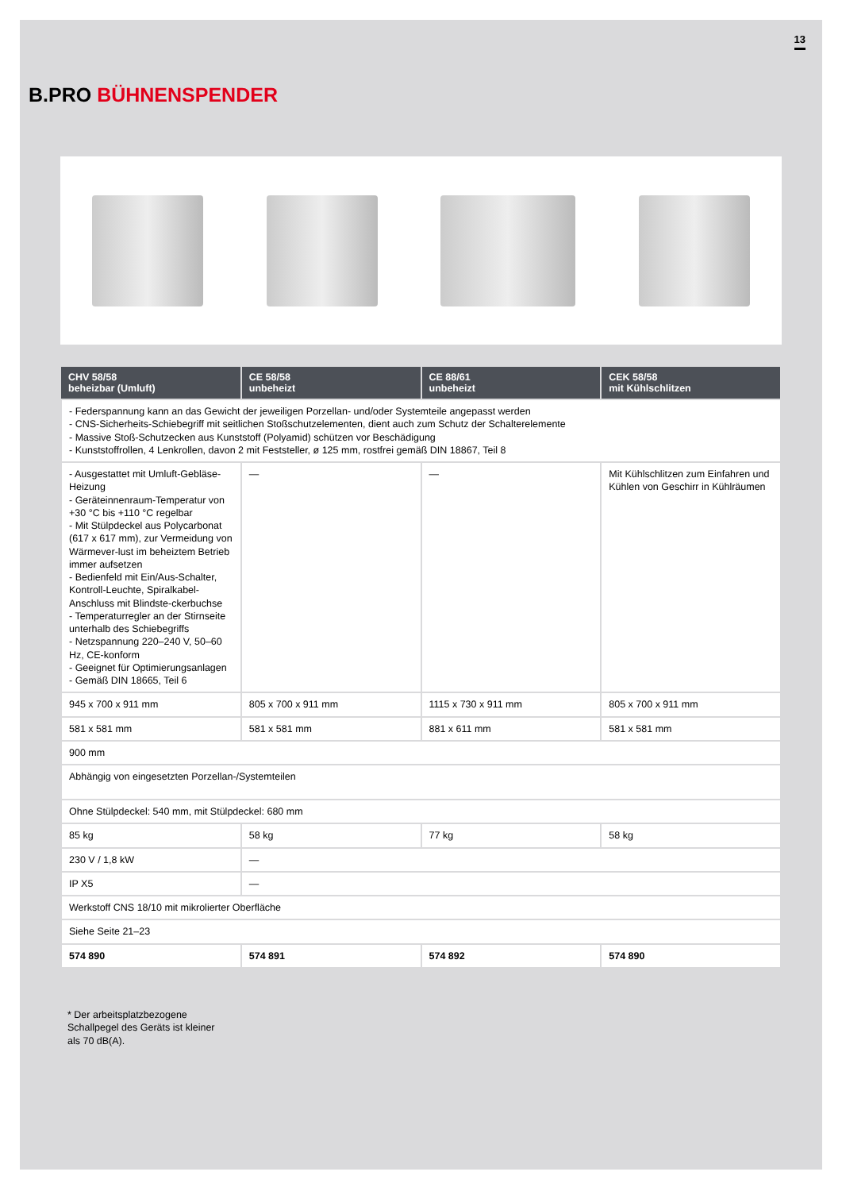13
B.PRO BÜHNENSPENDER
| CHV 58/58 beheizbar (Umluft) | CE 58/58 unbeheizt | CE 88/61 unbeheizt | CEK 58/58 mit Kühlschlitzen |
| --- | --- | --- | --- |
| - Federspannung kann an das Gewicht der jeweiligen Porzellan- und/oder Systemteile angepasst werden - CNS-Sicherheits-Schiebegriff mit seitlichen Stoßschutzelementen, dient auch zum Schutz der Schalterelemente - Massive Stoß-Schutzecken aus Kunststoff (Polyamid) schützen vor Beschädigung - Kunststoffrollen, 4 Lenkrollen, davon 2 mit Feststeller, ø 125 mm, rostfrei gemäß DIN 18867, Teil 8 | | | |
| - Ausgestattet mit Umluft-Gebläse-Heizung - Geräteinnenraum-Temperatur von +30 °C bis +110 °C regelbar - Mit Stülpdeckel aus Polycarbonat (617 x 617 mm), zur Vermeidung von Wärmever-lust im beheiztem Betrieb immer aufsetzen - Bedienfeld mit Ein/Aus-Schalter, Kontroll-Leuchte, Spiralkabel-Anschluss mit Blindste-ckerbuchse - Temperaturregler an der Stirnseite unterhalb des Schiebegriffs - Netzspannung 220–240 V, 50–60 Hz, CE-konform - Geeignet für Optimierungsanlagen - Gemäß DIN 18665, Teil 6 | — | — | Mit Kühlschlitzen zum Einfahren und Kühlen von Geschirr in Kühlräumen |
| 945 x 700 x 911 mm | 805 x 700 x 911 mm | 1115 x 730 x 911 mm | 805 x 700 x 911 mm |
| 581 x 581 mm | 581 x 581 mm | 881 x 611 mm | 581 x 581 mm |
| 900 mm | | | |
| Abhängig von eingesetzten Porzellan-/Systemteilen | | | |
| Ohne Stülpdeckel: 540 mm, mit Stülpdeckel: 680 mm | | | |
| 85 kg | 58 kg | 77 kg | 58 kg |
| 230 V / 1,8 kW | — | | |
| IP X5 | — | | |
| Werkstoff CNS 18/10 mit mikrolierter Oberfläche | | | |
| Siehe Seite 21–23 | | | |
| 574 890 | 574 891 | 574 892 | 574 890 |
* Der arbeitsplatzbezogene
Schallpegel des Geräts ist kleiner
als 70 dB(A).